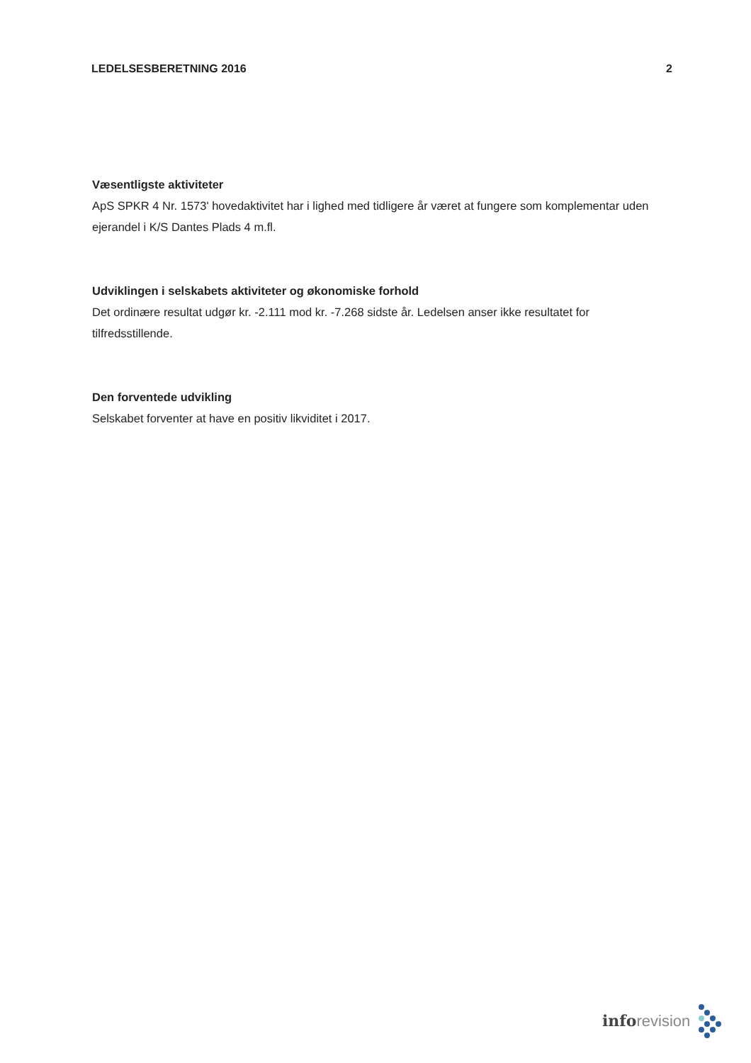LEDELSESBERETNING 2016 2
Væsentligste aktiviteter
ApS SPKR 4 Nr. 1573' hovedaktivitet har i lighed med tidligere år været at fungere som komplementar uden ejerandel i K/S Dantes Plads 4 m.fl.
Udviklingen i selskabets aktiviteter og økonomiske forhold
Det ordinære resultat udgør kr. -2.111 mod kr. -7.268 sidste år. Ledelsen anser ikke resultatet for tilfredsstillende.
Den forventede udvikling
Selskabet forventer at have en positiv likviditet i 2017.
info revision